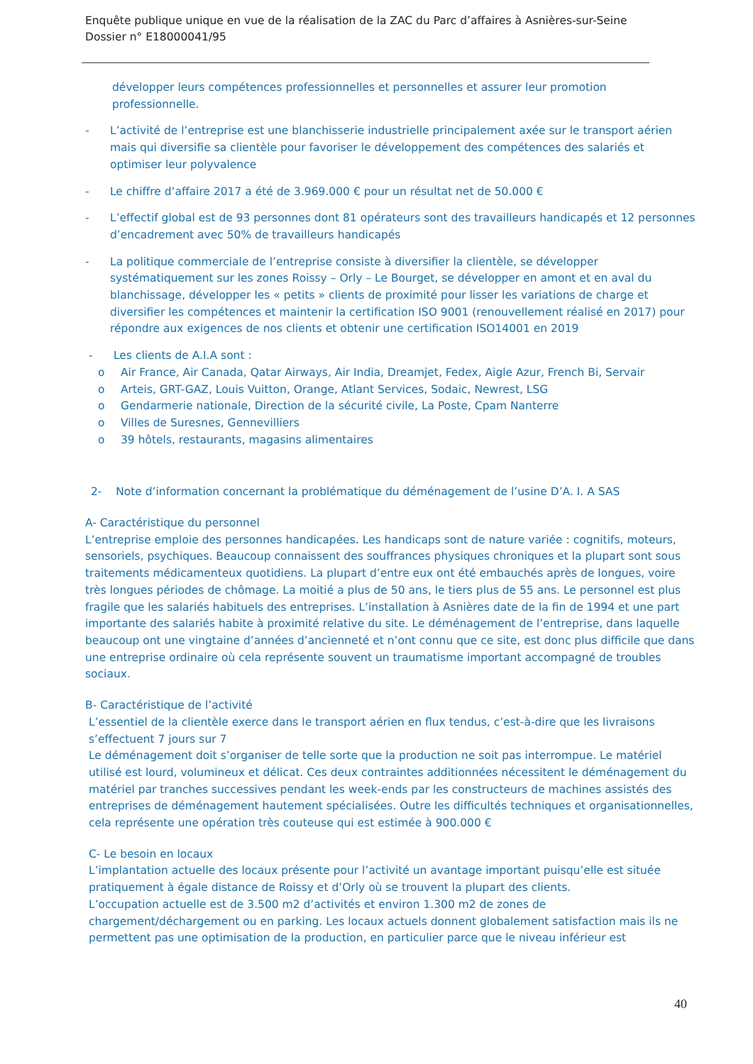Enquête publique unique en vue de la réalisation de la ZAC du Parc d’affaires à Asnières-sur-Seine
Dossier n° E18000041/95
développer leurs compétences professionnelles et personnelles et assurer leur promotion professionnelle.
- L’activité de l’entreprise est une blanchisserie industrielle principalement axée sur le transport aérien mais qui diversifie sa clientèle pour favoriser le développement des compétences des salariés et optimiser leur polyvalence
- Le chiffre d’affaire 2017 a été de 3.969.000 € pour un résultat net de 50.000 €
- L’effectif global est de 93 personnes dont 81 opérateurs sont des travailleurs handicapés et 12 personnes d’encadrement avec 50% de travailleurs handicapés
- La politique commerciale de l’entreprise consiste à diversifier la clientèle, se développer systématiquement sur les zones Roissy – Orly – Le Bourget, se développer en amont et en aval du blanchissage, développer les « petits » clients de proximité pour lisser les variations de charge et diversifier les compétences et maintenir la certification ISO 9001 (renouvellement réalisé en 2017) pour répondre aux exigences de nos clients et obtenir une certification ISO14001 en 2019
- Les clients de A.I.A sont :
o Air France, Air Canada, Qatar Airways, Air India, Dreamjet, Fedex, Aigle Azur, French Bi, Servair
o Arteis, GRT-GAZ, Louis Vuitton, Orange, Atlant Services, Sodaic, Newrest, LSG
o Gendarmerie nationale, Direction de la sécurité civile, La Poste, Cpam Nanterre
o Villes de Suresnes, Gennevilliers
o 39 hôtels, restaurants, magasins alimentaires
2- Note d’information concernant la problématique du déménagement de l’usine D’A. I. A SAS
A- Caractéristique du personnel
L’entreprise emploie des personnes handicapées. Les handicaps sont de nature variée : cognitifs, moteurs, sensoriels, psychiques. Beaucoup connaissent des souffrances physiques chroniques et la plupart sont sous traitements médicamenteux quotidiens. La plupart d’entre eux ont été embauchés après de longues, voire très longues périodes de chômage. La moitié a plus de 50 ans, le tiers plus de 55 ans. Le personnel est plus fragile que les salariés habituels des entreprises. L’installation à Asnières date de la fin de 1994 et une part importante des salariés habite à proximité relative du site. Le déménagement de l’entreprise, dans laquelle beaucoup ont une vingtaine d’années d’ancienneté et n’ont connu que ce site, est donc plus difficile que dans une entreprise ordinaire où cela représente souvent un traumatisme important accompagné de troubles sociaux.
B- Caractéristique de l’activité
L’essentiel de la clientèle exerce dans le transport aérien en flux tendus, c’est-à-dire que les livraisons s’effectuent 7 jours sur 7
Le déménagement doit s’organiser de telle sorte que la production ne soit pas interrompue. Le matériel utilisé est lourd, volumineux et délicat. Ces deux contraintes additionnées nécessitent le déménagement du matériel par tranches successives pendant les week-ends par les constructeurs de machines assistés des entreprises de déménagement hautement spécialisées. Outre les difficultés techniques et organisationnelles, cela représente une opération très couteuse qui est estimée à 900.000 €
C- Le besoin en locaux
L’implantation actuelle des locaux présente pour l’activité un avantage important puisqu’elle est située pratiquement à égale distance de Roissy et d’Orly où se trouvent la plupart des clients.
L’occupation actuelle est de 3.500 m2 d’activités et environ 1.300 m2 de zones de chargement/déchargement ou en parking. Les locaux actuels donnent globalement satisfaction mais ils ne permettent pas une optimisation de la production, en particulier parce que le niveau inférieur est
40